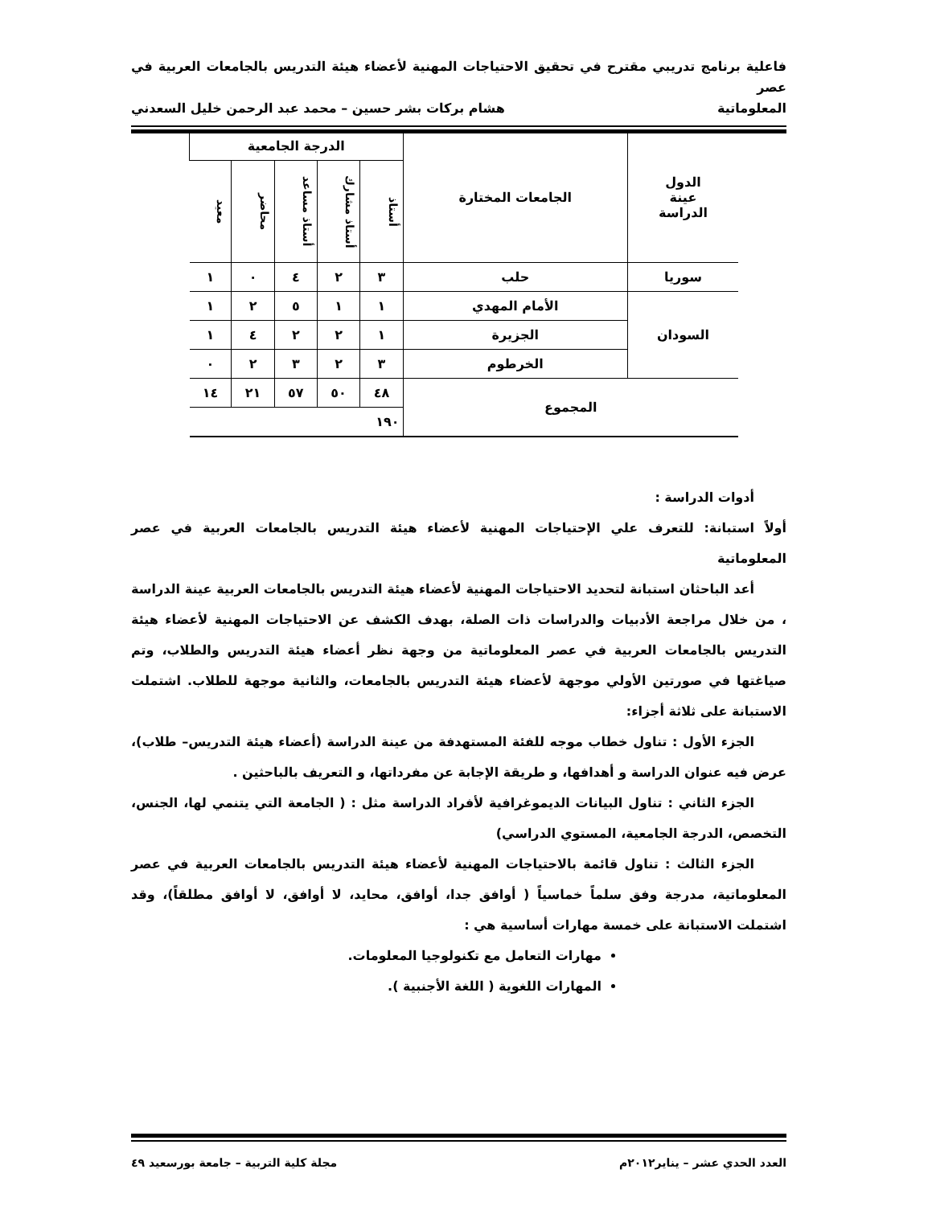فاعلية برنامج تدريبي مقترح في تحقيق الاحتياجات المهنية لأعضاء هيئة التدريس بالجامعات العربية في عصر
المعلوماتية هشام بركات بشر حسين – محمد عبد الرحمن خليل السعدني
| الدول عينة الدراسة | الجامعات المختارة | الدرجة الجامعية | | | | |
| | | أستاذ | أستاذ مشارك | أستاذ مساعد | محاضر | معيد |
| سوريا | حلب | ٣ | ٢ | ٤ | ٠ | ١ |
| السودان | الأمام المهدي | ١ | ١ | ٥ | ٢ | ١ |
| | الجزيرة | ١ | ٢ | ٢ | ٤ | ١ |
| | الخرطوم | ٣ | ٢ | ٣ | ٢ | ٠ |
| المجموع | | ٤٨ | ٥٠ | ٥٧ | ٢١ | ١٤ |
| | | ١٩٠ | | | | |
أدوات الدراسة :
أولاً استبانة: للتعرف علي الإحتياجات المهنية لأعضاء هيئة التدريس بالجامعات العربية في عصر المعلوماتية
أعد الباحثان استبانة لتحديد الاحتياجات المهنية لأعضاء هيئة التدريس بالجامعات العربية عينة الدراسة ، من خلال مراجعة الأدبيات والدراسات ذات الصلة، بهدف الكشف عن الاحتياجات المهنية لأعضاء هيئة التدريس بالجامعات العربية في عصر المعلوماتية من وجهة نظر أعضاء هيئة التدريس والطلاب، وتم صياغتها في صورتين الأولي موجهة لأعضاء هيئة التدريس بالجامعات، والثانية موجهة للطلاب. اشتملت الاستبانة على ثلاثة أجزاء:
الجزء الأول : تناول خطاب موجه للفئة المستهدفة من عينة الدراسة (أعضاء هيئة التدريس– طلاب)، عرض فيه عنوان الدراسة و أهدافها، و طريقة الإجابة عن مفرداتها، و التعريف بالباحثين .
الجزء الثاني : تناول البيانات الديموغرافية لأفراد الدراسة مثل : ( الجامعة التي يتنمي لها، الجنس، التخصص، الدرجة الجامعية، المستوي الدراسي)
الجزء الثالث : تناول قائمة بالاحتياجات المهنية لأعضاء هيئة التدريس بالجامعات العربية في عصر المعلوماتية، مدرجة وفق سلماً خماسياً ( أوافق جدا، أوافق، محايد، لا أوافق، لا أوافق مطلقاً)، وقد اشتملت الاستبانة على خمسة مهارات أساسية هي :
مهارات التعامل مع تكنولوجيا المعلومات.
المهارات اللغوية ( اللغة الأجنبية ).
العدد الحدي عشر – يناير٢٠١٢م مجلة كلية التربية – جامعة بورسعيد ٤٩